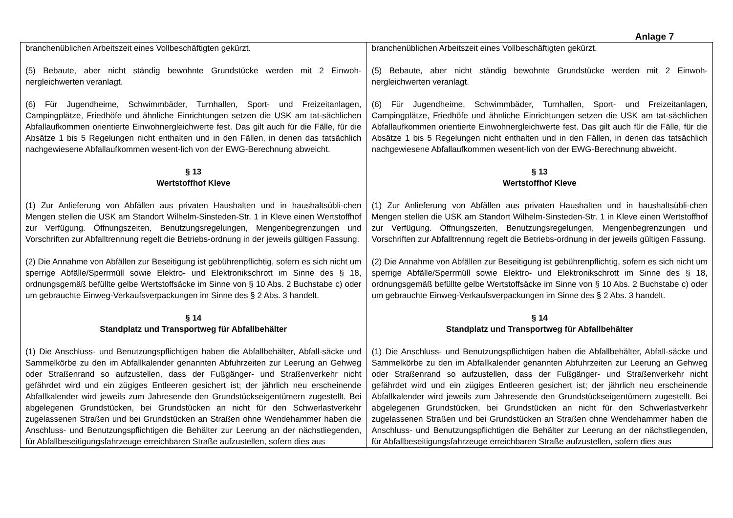Anlage 7
| branchenüblichen Arbeitszeit eines Vollbeschäftigten gekürzt. (5) Bebaute, aber nicht ständig bewohnte Grundstücke werden mit 2 Einwoh-nergleichwerten veranlagt. (6) Für Jugendheime, Schwimmbäder, Turnhallen, Sport- und Freizeitanlagen, Campingplätze, Friedhöfe und ähnliche Einrichtungen setzen die USK am tat-sächlichen Abfallaufkommen orientierte Einwohnergleichwerte fest. Das gilt auch für die Fälle, für die Absätze 1 bis 5 Regelungen nicht enthalten und in den Fällen, in denen das tatsächlich nachgewiesene Abfallaufkommen wesent-lich von der EWG-Berechnung abweicht. § 13 Wertstoffhof Kleve (1) Zur Anlieferung von Abfällen aus privaten Haushalten und in haushaltsübli-chen Mengen stellen die USK am Standort Wilhelm-Sinsteden-Str. 1 in Kleve einen Wertstoffhof zur Verfügung. Öffnungszeiten, Benutzungsregelungen, Mengenbegrenzungen und Vorschriften zur Abfalltrennung regelt die Betriebs-ordnung in der jeweils gültigen Fassung. (2) Die Annahme von Abfällen zur Beseitigung ist gebührenpflichtig, sofern es sich nicht um sperrige Abfälle/Sperrmüll sowie Elektro- und Elektronikschrott im Sinne des § 18, ordnungsgemäß befüllte gelbe Wertstoffsäcke im Sinne von § 10 Abs. 2 Buchstabe c) oder um gebrauchte Einweg-Verkaufsverpackungen im Sinne des § 2 Abs. 3 handelt. § 14 Standplatz und Transportweg für Abfallbehälter (1) Die Anschluss- und Benutzungspflichtigen haben die Abfallbehälter, Abfall-säcke und Sammelkörbe zu den im Abfallkalender genannten Abfuhrzeiten zur Leerung an Gehweg oder Straßenrand so aufzustellen, dass der Fußgänger- und Straßenverkehr nicht gefährdet wird und ein zügiges Entleeren gesichert ist; der jährlich neu erscheinende Abfallkalender wird jeweils zum Jahresende den Grundstückseigentümern zugestellt. Bei abgelegenen Grundstücken, bei Grundstücken an nicht für den Schwerlastverkehr zugelassenen Straßen und bei Grundstücken an Straßen ohne Wendehammer haben die Anschluss- und Benutzungspflichtigen die Behälter zur Leerung an der nächstliegenden, für Abfallbeseitigungsfahrzeuge erreichbaren Straße aufzustellen, sofern dies aus | branchenüblichen Arbeitszeit eines Vollbeschäftigten gekürzt. (5) Bebaute, aber nicht ständig bewohnte Grundstücke werden mit 2 Einwoh-nergleichwerten veranlagt. (6) Für Jugendheime, Schwimmbäder, Turnhallen, Sport- und Freizeitanlagen, Campingplätze, Friedhöfe und ähnliche Einrichtungen setzen die USK am tat-sächlichen Abfallaufkommen orientierte Einwohnergleichwerte fest. Das gilt auch für die Fälle, für die Absätze 1 bis 5 Regelungen nicht enthalten und in den Fällen, in denen das tatsächlich nachgewiesene Abfallaufkommen wesent-lich von der EWG-Berechnung abweicht. § 13 Wertstoffhof Kleve (1) Zur Anlieferung von Abfällen aus privaten Haushalten und in haushaltsübli-chen Mengen stellen die USK am Standort Wilhelm-Sinsteden-Str. 1 in Kleve einen Wertstoffhof zur Verfügung. Öffnungszeiten, Benutzungsregelungen, Mengenbegrenzungen und Vorschriften zur Abfalltrennung regelt die Betriebs-ordnung in der jeweils gültigen Fassung. (2) Die Annahme von Abfällen zur Beseitigung ist gebührenpflichtig, sofern es sich nicht um sperrige Abfälle/Sperrmüll sowie Elektro- und Elektronikschrott im Sinne des § 18, ordnungsgemäß befüllte gelbe Wertstoffsäcke im Sinne von § 10 Abs. 2 Buchstabe c) oder um gebrauchte Einweg-Verkaufsverpackungen im Sinne des § 2 Abs. 3 handelt. § 14 Standplatz und Transportweg für Abfallbehälter (1) Die Anschluss- und Benutzungspflichtigen haben die Abfallbehälter, Abfall-säcke und Sammelkörbe zu den im Abfallkalender genannten Abfuhrzeiten zur Leerung an Gehweg oder Straßenrand so aufzustellen, dass der Fußgänger- und Straßenverkehr nicht gefährdet wird und ein zügiges Entleeren gesichert ist; der jährlich neu erscheinende Abfallkalender wird jeweils zum Jahresende den Grundstückseigentümern zugestellt. Bei abgelegenen Grundstücken, bei Grundstücken an nicht für den Schwerlastverkehr zugelassenen Straßen und bei Grundstücken an Straßen ohne Wendehammer haben die Anschluss- und Benutzungspflichtigen die Behälter zur Leerung an der nächstliegenden, für Abfallbeseitigungsfahrzeuge erreichbaren Straße aufzustellen, sofern dies aus |